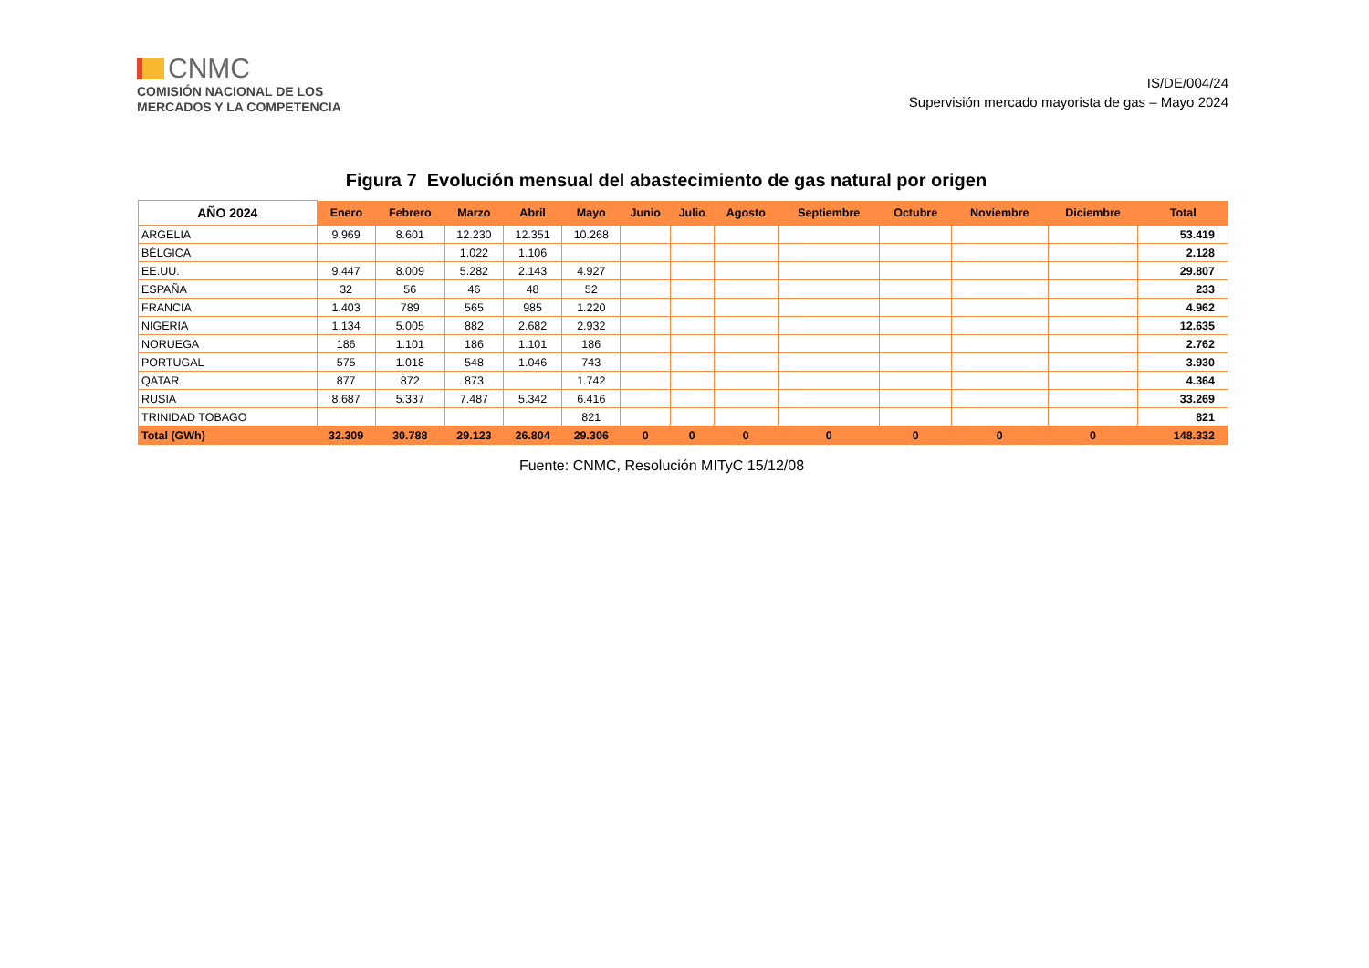CNMC
COMISIÓN NACIONAL DE LOS
MERCADOS Y LA COMPETENCIA
IS/DE/004/24
Supervisión mercado mayorista de gas – Mayo 2024
Figura 7 Evolución mensual del abastecimiento de gas natural por origen
| AÑO 2024 | Enero | Febrero | Marzo | Abril | Mayo | Junio | Julio | Agosto | Septiembre | Octubre | Noviembre | Diciembre | Total |
| --- | --- | --- | --- | --- | --- | --- | --- | --- | --- | --- | --- | --- | --- |
| ARGELIA | 9.969 | 8.601 | 12.230 | 12.351 | 10.268 | | | | | | | | 53.419 |
| BÉLGICA | | | 1.022 | 1.106 | | | | | | | | | 2.128 |
| EE.UU. | 9.447 | 8.009 | 5.282 | 2.143 | 4.927 | | | | | | | | 29.807 |
| ESPAÑA | 32 | 56 | 46 | 48 | 52 | | | | | | | | 233 |
| FRANCIA | 1.403 | 789 | 565 | 985 | 1.220 | | | | | | | | 4.962 |
| NIGERIA | 1.134 | 5.005 | 882 | 2.682 | 2.932 | | | | | | | | 12.635 |
| NORUEGA | 186 | 1.101 | 186 | 1.101 | 186 | | | | | | | | 2.762 |
| PORTUGAL | 575 | 1.018 | 548 | 1.046 | 743 | | | | | | | | 3.930 |
| QATAR | 877 | 872 | 873 | | 1.742 | | | | | | | | 4.364 |
| RUSIA | 8.687 | 5.337 | 7.487 | 5.342 | 6.416 | | | | | | | | 33.269 |
| TRINIDAD TOBAGO | | | | | 821 | | | | | | | | 821 |
| Total (GWh) | 32.309 | 30.788 | 29.123 | 26.804 | 29.306 | 0 | 0 | 0 | 0 | 0 | 0 | 0 | 148.332 |
Fuente: CNMC, Resolución MITyC 15/12/08